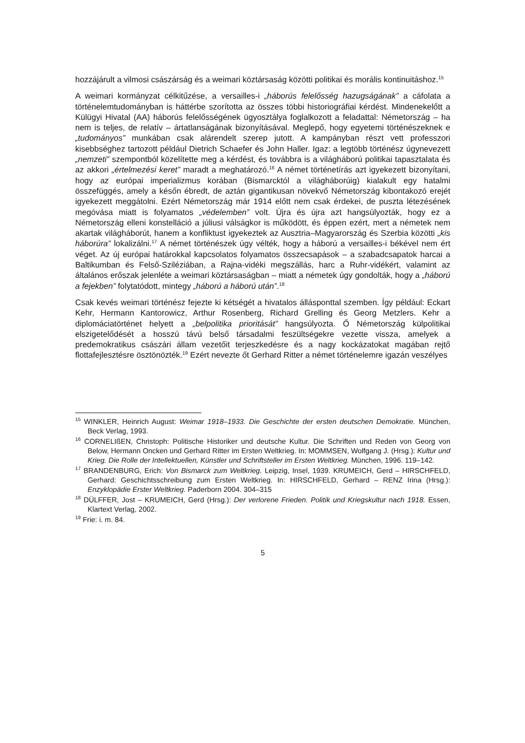hozzájárult a vilmosi császárság és a weimari köztársaság közötti politikai és morális kontinuitáshoz.<sup>15</sup>
A weimari kormányzat célkitűzése, a versailles-i „háborús felelősség hazugságának” a cáfolata a történelemtudományban is háttérbe szorította az összes többi historiográfiai kérdést. Mindenekelőtt a Külügyi Hivatal (AA) háborús felelősségének ügyosztálya foglalkozott a feladattal: Németország – ha nem is teljes, de relatív – ártatlanságának bizonyításával. Meglepő, hogy egyetemi történészeknek e „tudományos” munkában csak alárendelt szerep jutott. A kampányban részt vett professzori kisebbséghez tartozott például Dietrich Schaefer és John Haller. Igaz: a legtöbb történész úgynevezett „nemzeti” szempontból közelítette meg a kérdést, és továbbra is a világháború politikai tapasztalata és az akkori „értelmezési keret” maradt a meghatározó.<sup>16</sup> A német történetírás azt igyekezett bizonyítani, hogy az európai imperializmus korában (Bismarcktól a világháborúig) kialakult egy hatalmi összefüggés, amely a későn ébredt, de aztán gigantikusan növekvő Németország kibontakozó erejét igyekezett meggátolni. Ezért Németország már 1914 előtt nem csak érdekei, de puszta létezésének megóvása miatt is folyamatos „védelemben” volt. Újra és újra azt hangsúlyozták, hogy ez a Németország elleni konstelláció a júliusi válságkor is működött, és éppen ezért, mert a németek nem akartak világháborút, hanem a konfliktust igyekeztek az Ausztria–Magyarország és Szerbia közötti „kis háborúra” lokalizálni.<sup>17</sup> A német történészek úgy vélték, hogy a háború a versailles-i békével nem ért véget. Az új európai határokkal kapcsolatos folyamatos összecsapások – a szabadcsapatok harcai a Baltikumban és Felső-Sziléziában, a Rajna-vidéki megszállás, harc a Ruhr-vidékért, valamint az általános erőszak jelenléte a weimari köztársaságban – miatt a németek úgy gondolták, hogy a „háború a fejekben” folytatódott, mintegy „háború a háború után”.<sup>18</sup>
Csak kevés weimari történész fejezte ki kétségét a hivatalos állásponttal szemben. Így például: Eckart Kehr, Hermann Kantorowicz, Arthur Rosenberg, Richard Grelling és Georg Metzlers. Kehr a diplomáciatörténet helyett a „belpolitika prioritását” hangsúlyozta. Ő Németország külpolitikai elszigetelődését a hosszú távú belső társadalmi feszültségekre vezette vissza, amelyek a predemokratikus császári állam vezetőit terjeszkedésre és a nagy kockázatokat magában rejtő flottafejlesztésre ösztönözték.<sup>19</sup> Ezért nevezte őt Gerhard Ritter a német történelemre igazán veszélyes
<sup>15</sup> WINKLER, Heinrich August: Weimar 1918–1933. Die Geschichte der ersten deutschen Demokratie. München, Beck Verlag, 1993.
<sup>16</sup> CORNELIßEN, Christoph: Politische Historiker und deutsche Kultur. Die Schriften und Reden von Georg von Below, Hermann Oncken und Gerhard Ritter im Ersten Weltkrieg. In: MOMMSEN, Wolfgang J. (Hrsg.): Kultur und Krieg. Die Rolle der Intellektuellen, Künstler und Schriftsteller im Ersten Weltkrieg. München, 1996. 119–142.
<sup>17</sup> BRANDENBURG, Erich: Von Bismarck zum Weltkrieg. Leipzig, Insel, 1939. KRUMEICH, Gerd – HIRSCHFELD, Gerhard: Geschichtsschreibung zum Ersten Weltkrieg. In: HIRSCHFELD, Gerhard – RENZ Irina (Hrsg.): Enzyklopädie Erster Weltkrieg. Paderborn 2004. 304–315
<sup>18</sup> DÜLFFER, Jost – KRUMEICH, Gerd (Hrsg.): Der verlorene Frieden. Politik und Kriegskultur nach 1918. Essen, Klartext Verlag, 2002.
<sup>19</sup> Frie: i. m. 84.
5